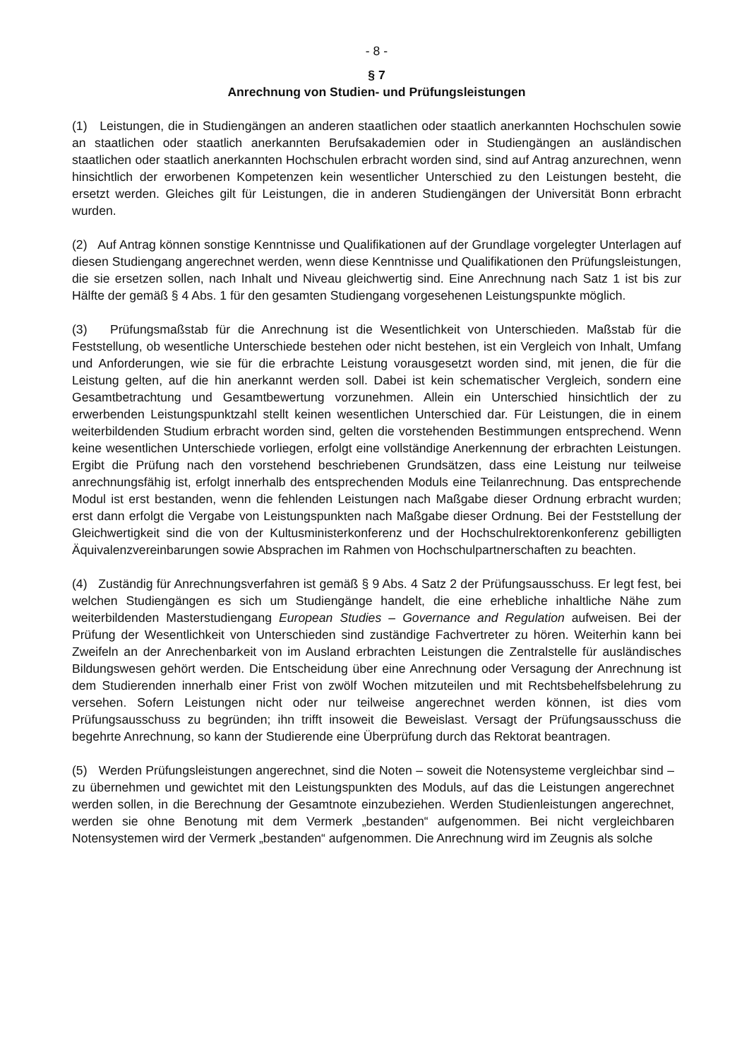- 8 -
§ 7
Anrechnung von Studien- und Prüfungsleistungen
(1) Leistungen, die in Studiengängen an anderen staatlichen oder staatlich anerkannten Hochschulen sowie an staatlichen oder staatlich anerkannten Berufsakademien oder in Studiengängen an ausländischen staatlichen oder staatlich anerkannten Hochschulen erbracht worden sind, sind auf Antrag anzurechnen, wenn hinsichtlich der erworbenen Kompetenzen kein wesentlicher Unterschied zu den Leistungen besteht, die ersetzt werden. Gleiches gilt für Leistungen, die in anderen Studiengängen der Universität Bonn erbracht wurden.
(2) Auf Antrag können sonstige Kenntnisse und Qualifikationen auf der Grundlage vorgelegter Unterlagen auf diesen Studiengang angerechnet werden, wenn diese Kenntnisse und Qualifikationen den Prüfungsleistungen, die sie ersetzen sollen, nach Inhalt und Niveau gleichwertig sind. Eine Anrechnung nach Satz 1 ist bis zur Hälfte der gemäß § 4 Abs. 1 für den gesamten Studiengang vorgesehenen Leistungspunkte möglich.
(3) Prüfungsmaßstab für die Anrechnung ist die Wesentlichkeit von Unterschieden. Maßstab für die Feststellung, ob wesentliche Unterschiede bestehen oder nicht bestehen, ist ein Vergleich von Inhalt, Umfang und Anforderungen, wie sie für die erbrachte Leistung vorausgesetzt worden sind, mit jenen, die für die Leistung gelten, auf die hin anerkannt werden soll. Dabei ist kein schematischer Vergleich, sondern eine Gesamtbetrachtung und Gesamtbewertung vorzunehmen. Allein ein Unterschied hinsichtlich der zu erwerbenden Leistungspunktzahl stellt keinen wesentlichen Unterschied dar. Für Leistungen, die in einem weiterbildenden Studium erbracht worden sind, gelten die vorstehenden Bestimmungen entsprechend. Wenn keine wesentlichen Unterschiede vorliegen, erfolgt eine vollständige Anerkennung der erbrachten Leistungen. Ergibt die Prüfung nach den vorstehend beschriebenen Grundsätzen, dass eine Leistung nur teilweise anrechnungsfähig ist, erfolgt innerhalb des entsprechenden Moduls eine Teilanrechnung. Das entsprechende Modul ist erst bestanden, wenn die fehlenden Leistungen nach Maßgabe dieser Ordnung erbracht wurden; erst dann erfolgt die Vergabe von Leistungspunkten nach Maßgabe dieser Ordnung. Bei der Feststellung der Gleichwertigkeit sind die von der Kultusministerkonferenz und der Hochschulrektorenkonferenz gebilligten Äquivalenzvereinbarungen sowie Absprachen im Rahmen von Hochschulpartnerschaften zu beachten.
(4) Zuständig für Anrechnungsverfahren ist gemäß § 9 Abs. 4 Satz 2 der Prüfungs­ausschuss. Er legt fest, bei welchen Studiengängen es sich um Studiengänge handelt, die eine erhebliche inhaltliche Nähe zum weiterbildenden Masterstudiengang European Studies – Governance and Regulation aufweisen. Bei der Prüfung der Wesentlichkeit von Unterschieden sind zuständige Fachvertreter zu hören. Weiterhin kann bei Zweifeln an der Anrechenbarkeit von im Ausland erbrachten Leistungen die Zentralstelle für ausländisches Bildungswesen gehört werden. Die Entscheidung über eine Anrechnung oder Versagung der Anrechnung ist dem Studierenden innerhalb einer Frist von zwölf Wochen mitzuteilen und mit Rechts­behelfsbelehrung zu versehen. Sofern Leistungen nicht oder nur teilweise angerechnet werden können, ist dies vom Prüfungsausschuss zu begründen; ihn trifft insoweit die Beweislast. Versagt der Prüfungsausschuss die begehrte Anrechnung, so kann der Studierende eine Überprüfung durch das Rektorat beantragen.
(5) Werden Prüfungsleistungen angerechnet, sind die Noten – soweit die Notensysteme vergleichbar sind – zu übernehmen und gewichtet mit den Leistungspunkten des Moduls, auf das die Leistungen angerechnet werden sollen, in die Berechnung der Gesamtnote einzubeziehen. Werden Studienleistungen angerechnet, werden sie ohne Benotung mit dem Vermerk „bestanden“ aufgenommen. Bei nicht vergleichbaren Notensystemen wird der Vermerk „bestanden“ aufgenommen. Die Anrechnung wird im Zeugnis als solche